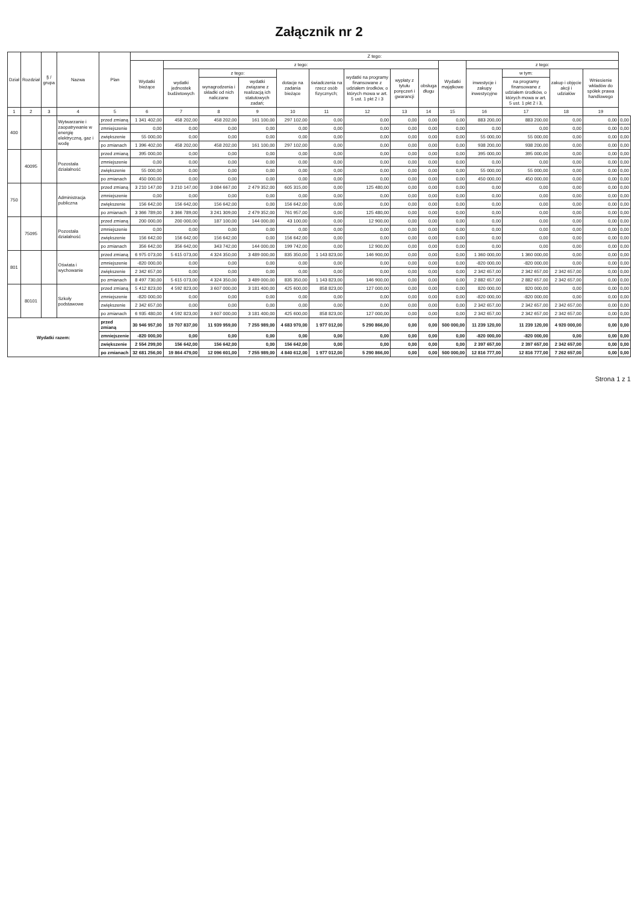Załącznik nr 2
| Dział | Rozdział | § / grupa | Nazwa | Plan | Z tego: | | | | | | | | | | | | | | |
| --- | --- | --- | --- | --- | --- | --- | --- | --- | --- | --- | --- | --- | --- | --- | --- | --- | --- | --- | --- |
| | | | | | Wydatki bieżące | z tego: | | | | | | | | Wydatki majątkowe | z tego: | | | | |
| | | | | | | wydatki jednostek budżetowych | z tego: | | dotacje na zadania bieżące | świadczenia na rzecz osób fizycznych; | wydatki na programy finansowane z udziałem środków, o których mowa w art. 5 ust. 1 pkt 2 i 3 | wypłaty z tytułu poręczeń i gwarancji | obsługa długu | | inwestycje i zakupy inwestycyjne | w tym: | zakup i objęcie akcji i udziałów | Wniesienie wkładów do spółek prawa handlowego | |
| | | | | | | | wynagrodzenia i składki od nich naliczane | wydatki związane z realizacją ich statutowych zadań; | | | | | | | | na programy finansowane z udziałem środków, o których mowa w art. 5 ust. 1 pkt 2 i 3, | | | |
| 1 | 2 | 3 | 4 | 5 | 6 | 7 | 8 | 9 | 10 | 11 | 12 | 13 | 14 | 15 | 16 | 17 | 18 | 19 | |
| 400 | | | Wytwarzanie i zaopatrywanie w energię elektryczną, gaz i wodę | przed zmianą | 1 341 402,00 | 458 202,00 | 458 202,00 | 161 100,00 | 297 102,00 | 0,00 | 0,00 | 0,00 | 0,00 | 0,00 | 883 200,00 | 883 200,00 | 0,00 | 0,00 | 0,00 |
| | | | | zmniejszenie | 0,00 | 0,00 | 0,00 | 0,00 | 0,00 | 0,00 | 0,00 | 0,00 | 0,00 | 0,00 | 0,00 | 0,00 | 0,00 | 0,00 | 0,00 |
| | | | | zwiększenie | 55 000,00 | 0,00 | 0,00 | 0,00 | 0,00 | 0,00 | 0,00 | 0,00 | 0,00 | 0,00 | 55 000,00 | 55 000,00 | 0,00 | 0,00 | 0,00 |
| | | | | po zmianach | 1 396 402,00 | 458 202,00 | 458 202,00 | 161 100,00 | 297 102,00 | 0,00 | 0,00 | 0,00 | 0,00 | 0,00 | 938 200,00 | 938 200,00 | 0,00 | 0,00 | 0,00 |
| | 40095 | | Pozostała działalność | przed zmianą | 395 000,00 | 0,00 | 0,00 | 0,00 | 0,00 | 0,00 | 0,00 | 0,00 | 0,00 | 0,00 | 395 000,00 | 395 000,00 | 0,00 | 0,00 | 0,00 |
| | | | | zmniejszenie | 0,00 | 0,00 | 0,00 | 0,00 | 0,00 | 0,00 | 0,00 | 0,00 | 0,00 | 0,00 | 0,00 | 0,00 | 0,00 | 0,00 | 0,00 |
| | | | | zwiększenie | 55 000,00 | 0,00 | 0,00 | 0,00 | 0,00 | 0,00 | 0,00 | 0,00 | 0,00 | 0,00 | 55 000,00 | 55 000,00 | 0,00 | 0,00 | 0,00 |
| | | | | po zmianach | 450 000,00 | 0,00 | 0,00 | 0,00 | 0,00 | 0,00 | 0,00 | 0,00 | 0,00 | 0,00 | 450 000,00 | 450 000,00 | 0,00 | 0,00 | 0,00 |
| 750 | | | Administracja publiczna | przed zmianą | 3 210 147,00 | 3 210 147,00 | 3 084 667,00 | 2 479 352,00 | 605 315,00 | 0,00 | 125 480,00 | 0,00 | 0,00 | 0,00 | 0,00 | 0,00 | 0,00 | 0,00 | 0,00 |
| | | | | zmniejszenie | 0,00 | 0,00 | 0,00 | 0,00 | 0,00 | 0,00 | 0,00 | 0,00 | 0,00 | 0,00 | 0,00 | 0,00 | 0,00 | 0,00 | 0,00 |
| | | | | zwiększenie | 156 642,00 | 156 642,00 | 156 642,00 | 0,00 | 156 642,00 | 0,00 | 0,00 | 0,00 | 0,00 | 0,00 | 0,00 | 0,00 | 0,00 | 0,00 | 0,00 |
| | | | | po zmianach | 3 366 789,00 | 3 366 789,00 | 3 241 309,00 | 2 479 352,00 | 761 957,00 | 0,00 | 125 480,00 | 0,00 | 0,00 | 0,00 | 0,00 | 0,00 | 0,00 | 0,00 | 0,00 |
| | 75095 | | Pozostała działalność | przed zmianą | 200 000,00 | 200 000,00 | 187 100,00 | 144 000,00 | 43 100,00 | 0,00 | 12 900,00 | 0,00 | 0,00 | 0,00 | 0,00 | 0,00 | 0,00 | 0,00 | 0,00 |
| | | | | zmniejszenie | 0,00 | 0,00 | 0,00 | 0,00 | 0,00 | 0,00 | 0,00 | 0,00 | 0,00 | 0,00 | 0,00 | 0,00 | 0,00 | 0,00 | 0,00 |
| | | | | zwiększenie | 156 642,00 | 156 642,00 | 156 642,00 | 0,00 | 156 642,00 | 0,00 | 0,00 | 0,00 | 0,00 | 0,00 | 0,00 | 0,00 | 0,00 | 0,00 | 0,00 |
| | | | | po zmianach | 356 642,00 | 356 642,00 | 343 742,00 | 144 000,00 | 199 742,00 | 0,00 | 12 900,00 | 0,00 | 0,00 | 0,00 | 0,00 | 0,00 | 0,00 | 0,00 | 0,00 |
| 801 | | | Oświata i wychowanie | przed zmianą | 6 975 073,00 | 5 615 073,00 | 4 324 350,00 | 3 489 000,00 | 835 350,00 | 1 143 823,00 | 146 900,00 | 0,00 | 0,00 | 0,00 | 1 360 000,00 | 1 360 000,00 | 0,00 | 0,00 | 0,00 |
| | | | | zmniejszenie | -820 000,00 | 0,00 | 0,00 | 0,00 | 0,00 | 0,00 | 0,00 | 0,00 | 0,00 | 0,00 | -820 000,00 | -820 000,00 | 0,00 | 0,00 | 0,00 |
| | | | | zwiększenie | 2 342 657,00 | 0,00 | 0,00 | 0,00 | 0,00 | 0,00 | 0,00 | 0,00 | 0,00 | 0,00 | 2 342 657,00 | 2 342 657,00 | 2 342 657,00 | 0,00 | 0,00 |
| | | | | po zmianach | 8 497 730,00 | 5 615 073,00 | 4 324 350,00 | 3 489 000,00 | 835 350,00 | 1 143 823,00 | 146 900,00 | 0,00 | 0,00 | 0,00 | 2 882 657,00 | 2 882 657,00 | 2 342 657,00 | 0,00 | 0,00 |
| | 80101 | | Szkoły podstawowe | przed zmianą | 5 412 823,00 | 4 592 823,00 | 3 607 000,00 | 3 181 400,00 | 425 600,00 | 858 823,00 | 127 000,00 | 0,00 | 0,00 | 0,00 | 820 000,00 | 820 000,00 | 0,00 | 0,00 | 0,00 |
| | | | | zmniejszenie | -820 000,00 | 0,00 | 0,00 | 0,00 | 0,00 | 0,00 | 0,00 | 0,00 | 0,00 | 0,00 | -820 000,00 | -820 000,00 | 0,00 | 0,00 | 0,00 |
| | | | | zwiększenie | 2 342 657,00 | 0,00 | 0,00 | 0,00 | 0,00 | 0,00 | 0,00 | 0,00 | 0,00 | 0,00 | 2 342 657,00 | 2 342 657,00 | 2 342 657,00 | 0,00 | 0,00 |
| | | | | po zmianach | 6 935 480,00 | 4 592 823,00 | 3 607 000,00 | 3 181 400,00 | 425 600,00 | 858 823,00 | 127 000,00 | 0,00 | 0,00 | 0,00 | 2 342 657,00 | 2 342 657,00 | 2 342 657,00 | 0,00 | 0,00 |
| Wydatki razem: | | | | przed zmianą | 30 946 957,00 | 19 707 837,00 | 11 939 959,00 | 7 255 989,00 | 4 683 970,00 | 1 977 012,00 | 5 290 866,00 | 0,00 | 0,00 | 500 000,00 | 11 239 120,00 | 11 239 120,00 | 4 920 000,00 | 0,00 | 0,00 |
| | | | | zmniejszenie | -820 000,00 | 0,00 | 0,00 | 0,00 | 0,00 | 0,00 | 0,00 | 0,00 | 0,00 | 0,00 | -820 000,00 | -820 000,00 | 0,00 | 0,00 | 0,00 |
| | | | | zwiększenie | 2 554 299,00 | 156 642,00 | 156 642,00 | 0,00 | 156 642,00 | 0,00 | 0,00 | 0,00 | 0,00 | 0,00 | 2 397 657,00 | 2 397 657,00 | 2 342 657,00 | 0,00 | 0,00 |
| | | | | po zmianach | 32 681 256,00 | 19 864 479,00 | 12 096 601,00 | 7 255 989,00 | 4 840 612,00 | 1 977 012,00 | 5 290 866,00 | 0,00 | 0,00 | 500 000,00 | 12 816 777,00 | 12 816 777,00 | 7 262 657,00 | 0,00 | 0,00 |
Strona 1 z 1